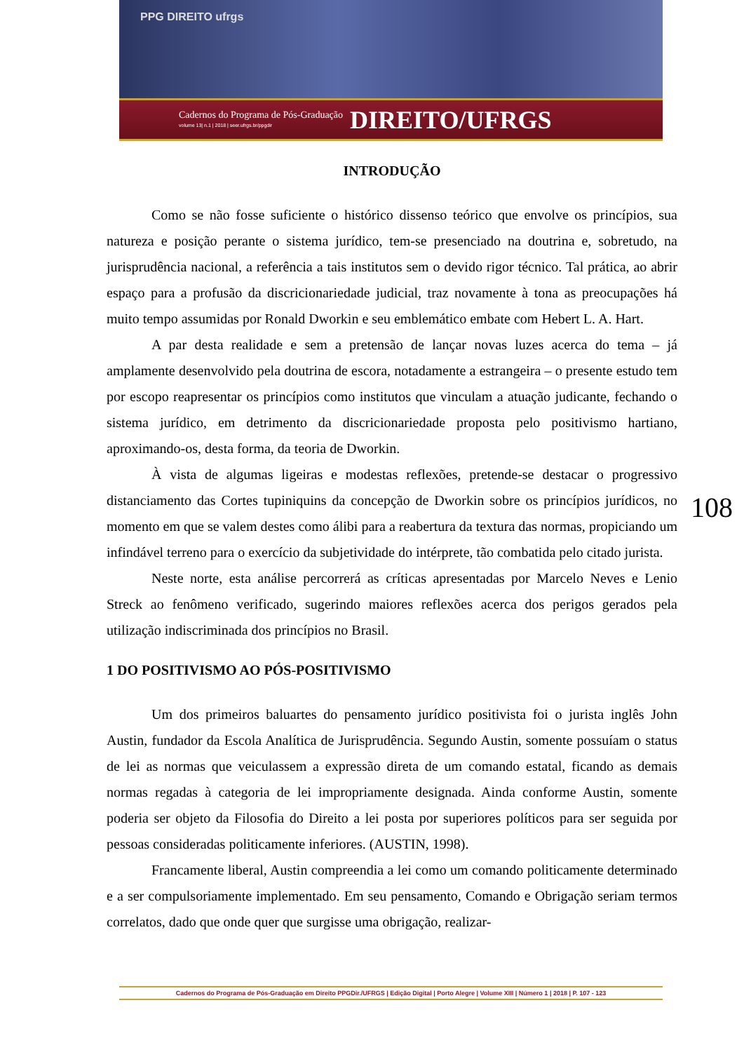PPG DIREITO ufrgs
Cadernos do Programa de Pós-Graduação
volume 13| n.1 | 2018 | seer.ufrgs.br/ppgdir
DIREITO/UFRGS
INTRODUÇÃO
Como se não fosse suficiente o histórico dissenso teórico que envolve os princípios, sua natureza e posição perante o sistema jurídico, tem-se presenciado na doutrina e, sobretudo, na jurisprudência nacional, a referência a tais institutos sem o devido rigor técnico. Tal prática, ao abrir espaço para a profusão da discricionariedade judicial, traz novamente à tona as preocupações há muito tempo assumidas por Ronald Dworkin e seu emblemático embate com Hebert L. A. Hart.
A par desta realidade e sem a pretensão de lançar novas luzes acerca do tema – já amplamente desenvolvido pela doutrina de escora, notadamente a estrangeira – o presente estudo tem por escopo reapresentar os princípios como institutos que vinculam a atuação judicante, fechando o sistema jurídico, em detrimento da discricionariedade proposta pelo positivismo hartiano, aproximando-os, desta forma, da teoria de Dworkin.
À vista de algumas ligeiras e modestas reflexões, pretende-se destacar o progressivo distanciamento das Cortes tupiniquins da concepção de Dworkin sobre os princípios jurídicos, no momento em que se valem destes como álibi para a reabertura da textura das normas, propiciando um infindável terreno para o exercício da subjetividade do intérprete, tão combatida pelo citado jurista.
Neste norte, esta análise percorrerá as críticas apresentadas por Marcelo Neves e Lenio Streck ao fenômeno verificado, sugerindo maiores reflexões acerca dos perigos gerados pela utilização indiscriminada dos princípios no Brasil.
1 DO POSITIVISMO AO PÓS-POSITIVISMO
Um dos primeiros baluartes do pensamento jurídico positivista foi o jurista inglês John Austin, fundador da Escola Analítica de Jurisprudência. Segundo Austin, somente possuíam o status de lei as normas que veiculassem a expressão direta de um comando estatal, ficando as demais normas regadas à categoria de lei impropriamente designada. Ainda conforme Austin, somente poderia ser objeto da Filosofia do Direito a lei posta por superiores políticos para ser seguida por pessoas consideradas politicamente inferiores. (AUSTIN, 1998).
Francamente liberal, Austin compreendia a lei como um comando politicamente determinado e a ser compulsoriamente implementado. Em seu pensamento, Comando e Obrigação seriam termos correlatos, dado que onde quer que surgisse uma obrigação, realizar-
108
Cadernos do Programa de Pós-Graduação em Direito PPGDir./UFRGS | Edição Digital | Porto Alegre | Volume XIII | Número 1 | 2018 | P. 107 - 123